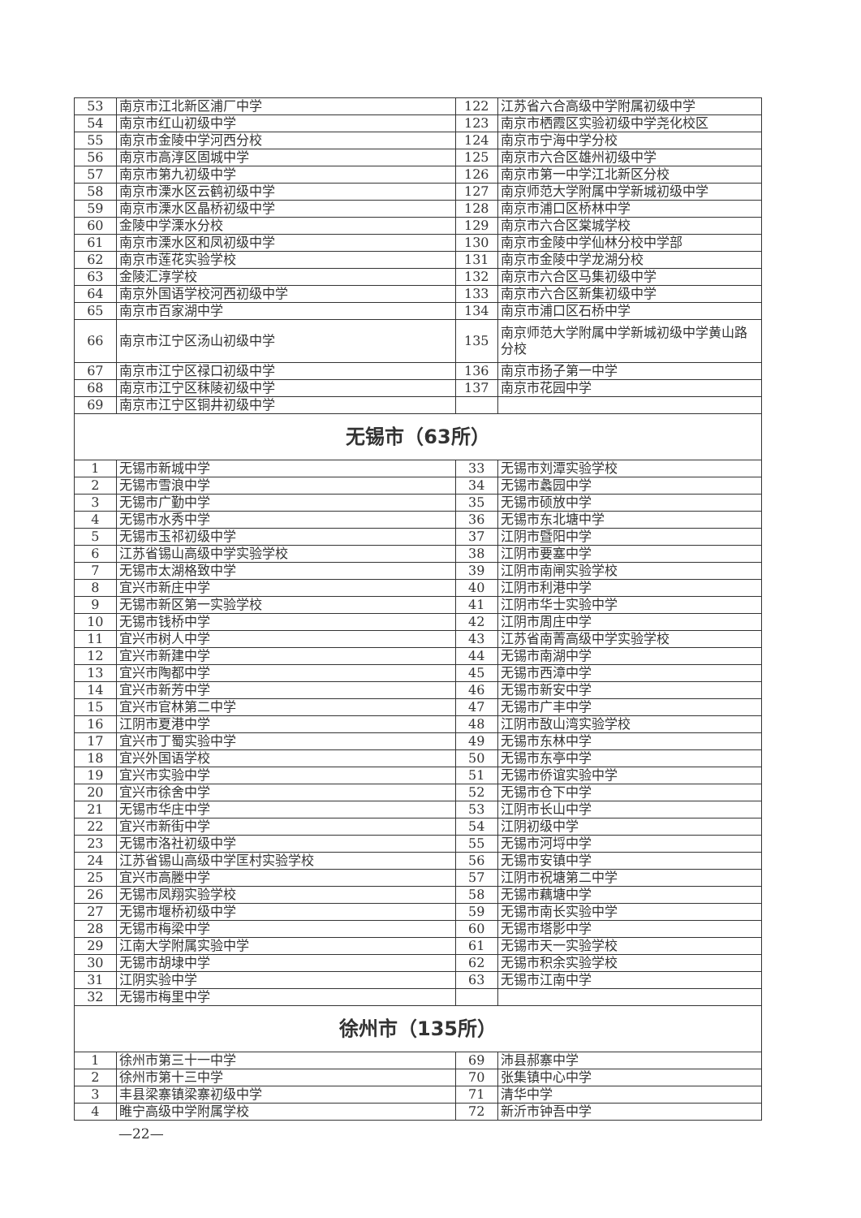| 53 | 南京市江北新区浦厂中学 | 122 | 江苏省六合高级中学附属初级中学 |
| 54 | 南京市红山初级中学 | 123 | 南京市栖霞区实验初级中学尧化校区 |
| 55 | 南京市金陵中学河西分校 | 124 | 南京市宁海中学分校 |
| 56 | 南京市高淳区固城中学 | 125 | 南京市六合区雄州初级中学 |
| 57 | 南京市第九初级中学 | 126 | 南京市第一中学江北新区分校 |
| 58 | 南京市溧水区云鹤初级中学 | 127 | 南京师范大学附属中学新城初级中学 |
| 59 | 南京市溧水区晶桥初级中学 | 128 | 南京市浦口区桥林中学 |
| 60 | 金陵中学溧水分校 | 129 | 南京市六合区棠城学校 |
| 61 | 南京市溧水区和凤初级中学 | 130 | 南京市金陵中学仙林分校中学部 |
| 62 | 南京市莲花实验学校 | 131 | 南京市金陵中学龙湖分校 |
| 63 | 金陵汇淳学校 | 132 | 南京市六合区马集初级中学 |
| 64 | 南京外国语学校河西初级中学 | 133 | 南京市六合区新集初级中学 |
| 65 | 南京市百家湖中学 | 134 | 南京市浦口区石桥中学 |
| 66 | 南京市江宁区汤山初级中学 | 135 | 南京师范大学附属中学新城初级中学黄山路分校 |
| 67 | 南京市江宁区禄口初级中学 | 136 | 南京市扬子第一中学 |
| 68 | 南京市江宁区秣陵初级中学 | 137 | 南京市花园中学 |
| 69 | 南京市江宁区铜井初级中学 | | |
| 无锡市（63所） | | | |
| 1 | 无锡市新城中学 | 33 | 无锡市刘潭实验学校 |
| 2 | 无锡市雪浪中学 | 34 | 无锡市蠡园中学 |
| 3 | 无锡市广勤中学 | 35 | 无锡市硕放中学 |
| 4 | 无锡市水秀中学 | 36 | 无锡市东北塘中学 |
| 5 | 无锡市玉祁初级中学 | 37 | 江阴市暨阳中学 |
| 6 | 江苏省锡山高级中学实验学校 | 38 | 江阴市要塞中学 |
| 7 | 无锡市太湖格致中学 | 39 | 江阴市南闸实验学校 |
| 8 | 宜兴市新庄中学 | 40 | 江阴市利港中学 |
| 9 | 无锡市新区第一实验学校 | 41 | 江阴市华士实验中学 |
| 10 | 无锡市钱桥中学 | 42 | 江阴市周庄中学 |
| 11 | 宜兴市树人中学 | 43 | 江苏省南菁高级中学实验学校 |
| 12 | 宜兴市新建中学 | 44 | 无锡市南湖中学 |
| 13 | 宜兴市陶都中学 | 45 | 无锡市西漳中学 |
| 14 | 宜兴市新芳中学 | 46 | 无锡市新安中学 |
| 15 | 宜兴市官林第二中学 | 47 | 无锡市广丰中学 |
| 16 | 江阴市夏港中学 | 48 | 江阴市敔山湾实验学校 |
| 17 | 宜兴市丁蜀实验中学 | 49 | 无锡市东林中学 |
| 18 | 宜兴外国语学校 | 50 | 无锡市东亭中学 |
| 19 | 宜兴市实验中学 | 51 | 无锡市侨谊实验中学 |
| 20 | 宜兴市徐舍中学 | 52 | 无锡市仓下中学 |
| 21 | 无锡市华庄中学 | 53 | 江阴市长山中学 |
| 22 | 宜兴市新街中学 | 54 | 江阴初级中学 |
| 23 | 无锡市洛社初级中学 | 55 | 无锡市河埒中学 |
| 24 | 江苏省锡山高级中学匡村实验学校 | 56 | 无锡市安镇中学 |
| 25 | 宜兴市高塍中学 | 57 | 江阴市祝塘第二中学 |
| 26 | 无锡市凤翔实验学校 | 58 | 无锡市藕塘中学 |
| 27 | 无锡市堰桥初级中学 | 59 | 无锡市南长实验中学 |
| 28 | 无锡市梅梁中学 | 60 | 无锡市塔影中学 |
| 29 | 江南大学附属实验中学 | 61 | 无锡市天一实验学校 |
| 30 | 无锡市胡埭中学 | 62 | 无锡市积余实验学校 |
| 31 | 江阴实验中学 | 63 | 无锡市江南中学 |
| 32 | 无锡市梅里中学 | | |
| 徐州市（135所） | | | |
| 1 | 徐州市第三十一中学 | 69 | 沛县郝寨中学 |
| 2 | 徐州市第十三中学 | 70 | 张集镇中心中学 |
| 3 | 丰县梁寨镇梁寨初级中学 | 71 | 清华中学 |
| 4 | 睢宁高级中学附属学校 | 72 | 新沂市钟吾中学 |
—22—